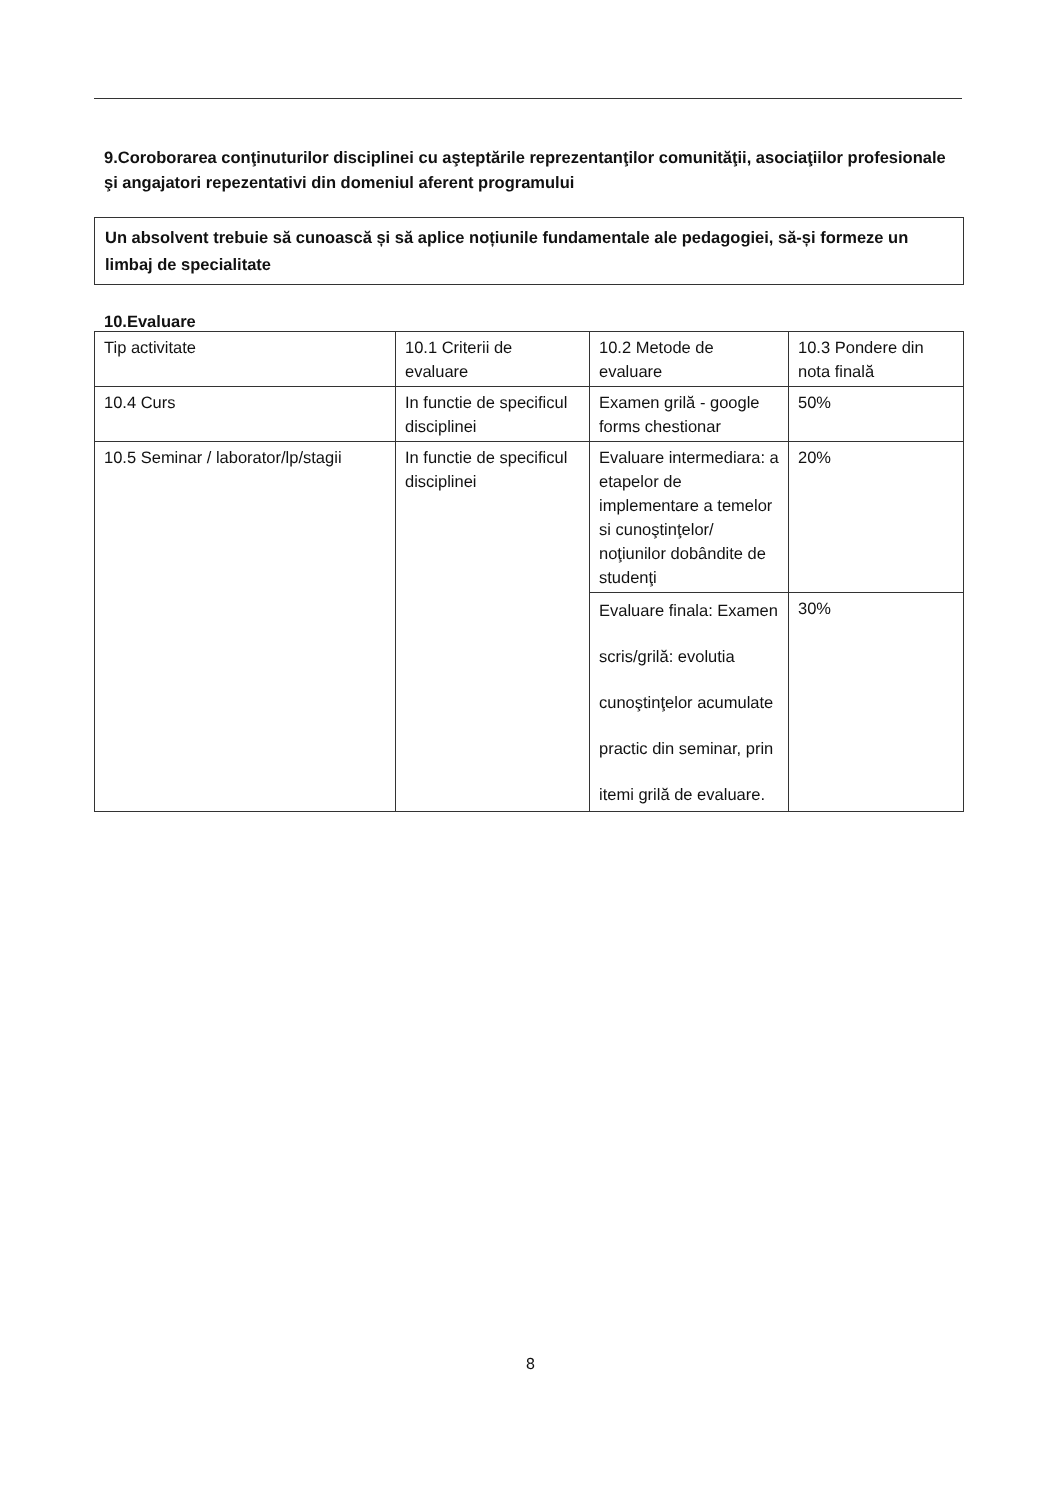9.Coroborarea conţinuturilor disciplinei cu aşteptările reprezentanţilor comunităţii, asociaţiilor profesionale şi angajatori repezentativi din domeniul aferent programului
Un absolvent trebuie să cunoască și să aplice noțiunile fundamentale ale pedagogiei, să-și formeze un limbaj de specialitate
10.Evaluare
| Tip activitate | 10.1 Criterii de evaluare | 10.2 Metode de evaluare | 10.3 Pondere din nota finală |
| 10.4 Curs | In functie de specificul disciplinei | Examen grilă - google forms chestionar | 50% |
| 10.5 Seminar / laborator/lp/stagii | In functie de specificul disciplinei | Evaluare intermediara: a etapelor de implementare a temelor si cunoştinţelor/ noţiunilor dobândite de studenţi | 20% |
| | | Evaluare finala: Examen scris/grilă: evolutia cunoştinţelor acumulate practic din seminar, prin itemi grilă de evaluare. | 30% |
8